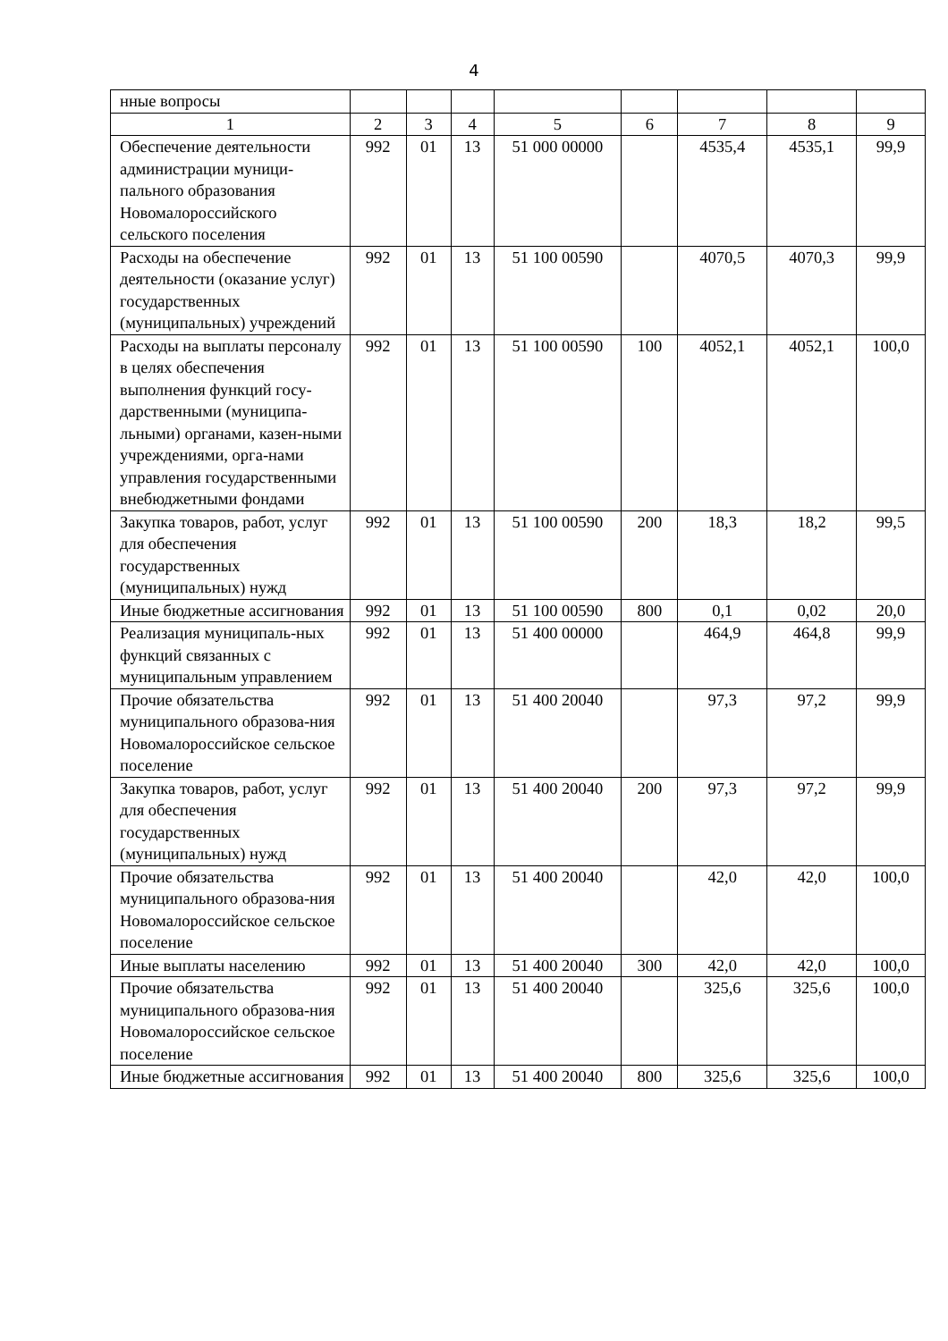4
| нные вопросы | | | | | | | | |
| 1 | 2 | 3 | 4 | 5 | 6 | 7 | 8 | 9 |
| Обеспечение деятельности администрации муници-пального образования Новомалороссийского сельского поселения | 992 | 01 | 13 | 51 000 00000 | | 4535,4 | 4535,1 | 99,9 |
| Расходы на обеспечение деятельности (оказание услуг) государственных (муниципальных) учреждений | 992 | 01 | 13 | 51 100 00590 | | 4070,5 | 4070,3 | 99,9 |
| Расходы на выплаты персоналу в целях обеспечения выполнения функций госу-дарственными (муниципа-льными) органами, казен-ными учреждениями, орга-нами управления государственными внебюджетными фондами | 992 | 01 | 13 | 51 100 00590 | 100 | 4052,1 | 4052,1 | 100,0 |
| Закупка товаров, работ, услуг для обеспечения государственных (муниципальных) нужд | 992 | 01 | 13 | 51 100 00590 | 200 | 18,3 | 18,2 | 99,5 |
| Иные бюджетные ассигнования | 992 | 01 | 13 | 51 100 00590 | 800 | 0,1 | 0,02 | 20,0 |
| Реализация муниципаль-ных функций связанных с муниципальным управлением | 992 | 01 | 13 | 51 400 00000 | | 464,9 | 464,8 | 99,9 |
| Прочие обязательства муниципального образова-ния Новомалороссийское сельское поселение | 992 | 01 | 13 | 51 400 20040 | | 97,3 | 97,2 | 99,9 |
| Закупка товаров, работ, услуг для обеспечения государственных (муниципальных) нужд | 992 | 01 | 13 | 51 400 20040 | 200 | 97,3 | 97,2 | 99,9 |
| Прочие обязательства муниципального образова-ния Новомалороссийское сельское поселение | 992 | 01 | 13 | 51 400 20040 | | 42,0 | 42,0 | 100,0 |
| Иные выплаты населению | 992 | 01 | 13 | 51 400 20040 | 300 | 42,0 | 42,0 | 100,0 |
| Прочие обязательства муниципального образова-ния Новомалороссийское сельское поселение | 992 | 01 | 13 | 51 400 20040 | | 325,6 | 325,6 | 100,0 |
| Иные бюджетные ассигнования | 992 | 01 | 13 | 51 400 20040 | 800 | 325,6 | 325,6 | 100,0 |